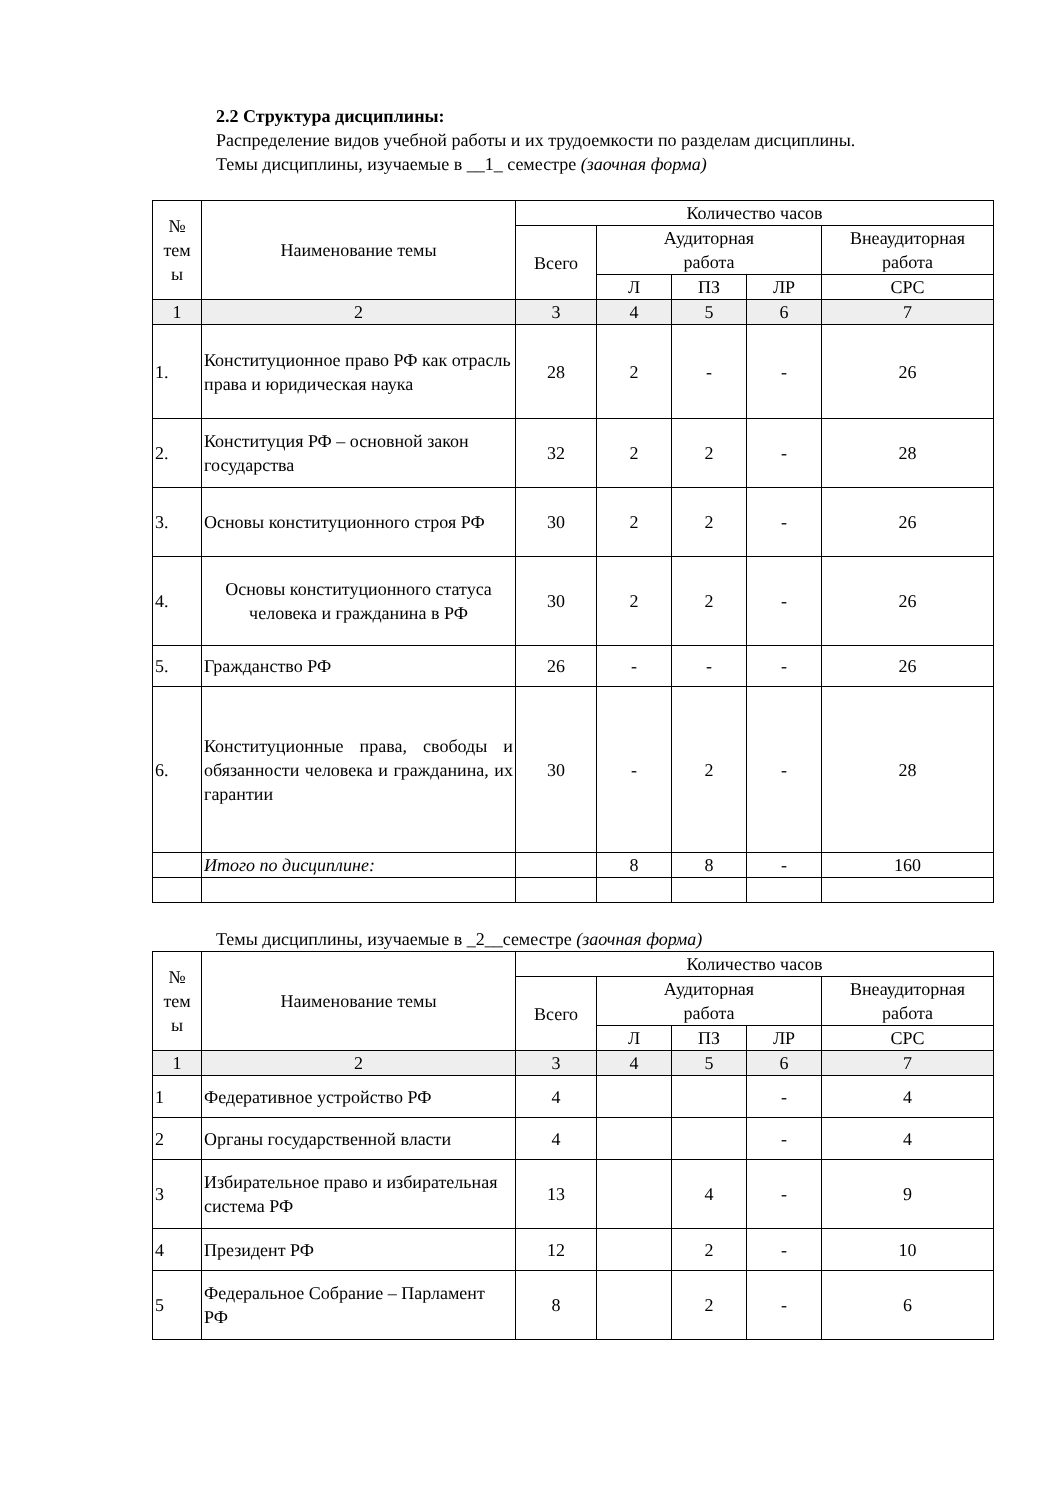2.2 Структура дисциплины:
Распределение видов учебной работы и их трудоемкости по разделам дисциплины.
Темы дисциплины, изучаемые в __1_ семестре (заочная форма)
| № тем ы | Наименование темы | Количество часов | | | | |
| --- | --- | --- | --- | --- | --- | --- |
| | | Всего | Аудиторная работа | | | Внеаудиторная работа |
| | | | Л | ПЗ | ЛР | СРС |
| 1 | 2 | 3 | 4 | 5 | 6 | 7 |
| 1. | Конституционное право РФ как отрасль права и юридическая наука | 28 | 2 | - | - | 26 |
| 2. | Конституция РФ – основной закон государства | 32 | 2 | 2 | - | 28 |
| 3. | Основы конституционного строя РФ | 30 | 2 | 2 | - | 26 |
| 4. | Основы конституционного статуса человека и гражданина в РФ | 30 | 2 | 2 | - | 26 |
| 5. | Гражданство РФ | 26 | - | - | - | 26 |
| 6. | Конституционные права, свободы и обязанности человека и гражданина, их гарантии | 30 | - | 2 | - | 28 |
| | Итого по дисциплине: | | 8 | 8 | - | 160 |
Темы дисциплины, изучаемые в _2__семестре (заочная форма)
| № тем ы | Наименование темы | Количество часов | | | | |
| --- | --- | --- | --- | --- | --- | --- |
| | | Всего | Аудиторная работа | | | Внеаудиторная работа |
| | | | Л | ПЗ | ЛР | СРС |
| 1 | 2 | 3 | 4 | 5 | 6 | 7 |
| 1 | Федеративное устройство РФ | 4 | | | - | 4 |
| 2 | Органы государственной власти | 4 | | | - | 4 |
| 3 | Избирательное право и избирательная система РФ | 13 | | 4 | - | 9 |
| 4 | Президент РФ | 12 | | 2 | - | 10 |
| 5 | Федеральное Собрание – Парламент РФ | 8 | | 2 | - | 6 |